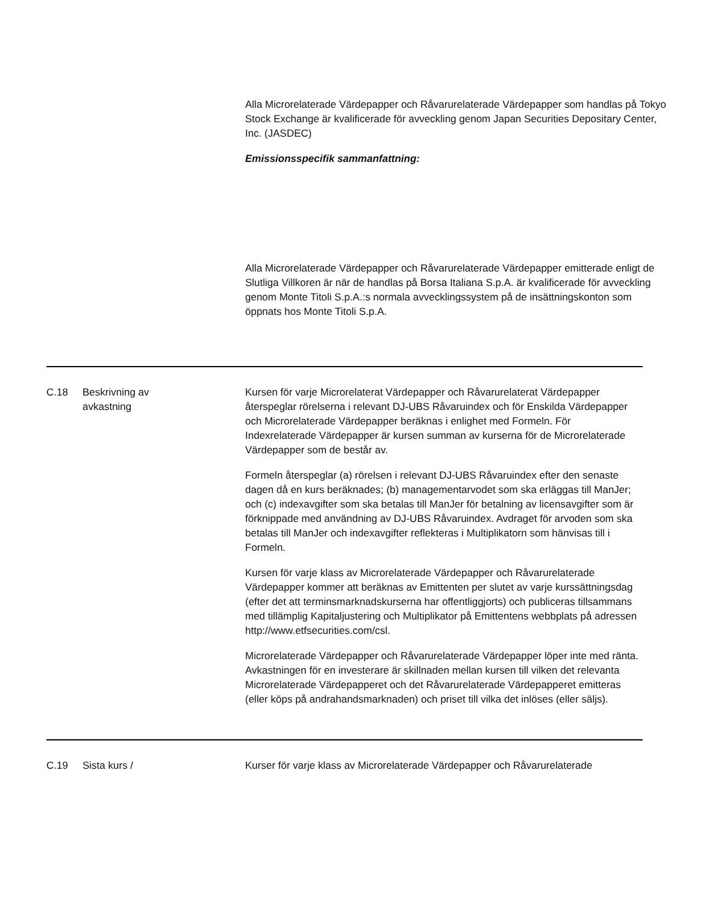Alla Microrelaterade Värdepapper och Råvarurelaterade Värdepapper som handlas på Tokyo Stock Exchange är kvalificerade för avveckling genom Japan Securities Depositary Center, Inc. (JASDEC)
Emissionsspecifik sammanfattning:
Alla Microrelaterade Värdepapper och Råvarurelaterade Värdepapper emitterade enligt de Slutliga Villkoren är när de handlas på Borsa Italiana S.p.A. är kvalificerade för avveckling genom Monte Titoli S.p.A.:s normala avvecklingssystem på de insättningskonton som öppnats hos Monte Titoli S.p.A.
| C.18 | Beskrivning av avkastning | Kursen för varje Microrelaterat Värdepapper och Råvarurelaterat Värdepapper återspeglar rörelserna i relevant DJ-UBS Råvaruindex och för Enskilda Värdepapper och Microrelaterade Värdepapper beräknas i enlighet med Formeln. För Indexrelaterade Värdepapper är kursen summan av kurserna för de Microrelaterade Värdepapper som de består av. Formeln återspeglar (a) rörelsen i relevant DJ-UBS Råvaruindex efter den senaste dagen då en kurs beräknades; (b) managementarvodet som ska erläggas till ManJer; och (c) indexavgifter som ska betalas till ManJer för betalning av licensavgifter som är förknippade med användning av DJ-UBS Råvaruindex. Avdraget för arvoden som ska betalas till ManJer och indexavgifter reflekteras i Multiplikatorn som hänvisas till i Formeln. Kursen för varje klass av Microrelaterade Värdepapper och Råvarurelaterade Värdepapper kommer att beräknas av Emittenten per slutet av varje kurssättningsdag (efter det att terminsmarknadskurserna har offentliggjorts) och publiceras tillsammans med tillämplig Kapitaljustering och Multiplikator på Emittentens webbplats på adressen http://www.etfsecurities.com/csl. Microrelaterade Värdepapper och Råvarurelaterade Värdepapper löper inte med ränta. Avkastningen för en investerare är skillnaden mellan kursen till vilken det relevanta Microrelaterade Värdepapperet och det Råvarurelaterade Värdepapperet emitteras (eller köps på andrahandsmarknaden) och priset till vilka det inlöses (eller säljs). |
| C.19 | Sista kurs / | Kurser för varje klass av Microrelaterade Värdepapper och Råvarurelaterade |